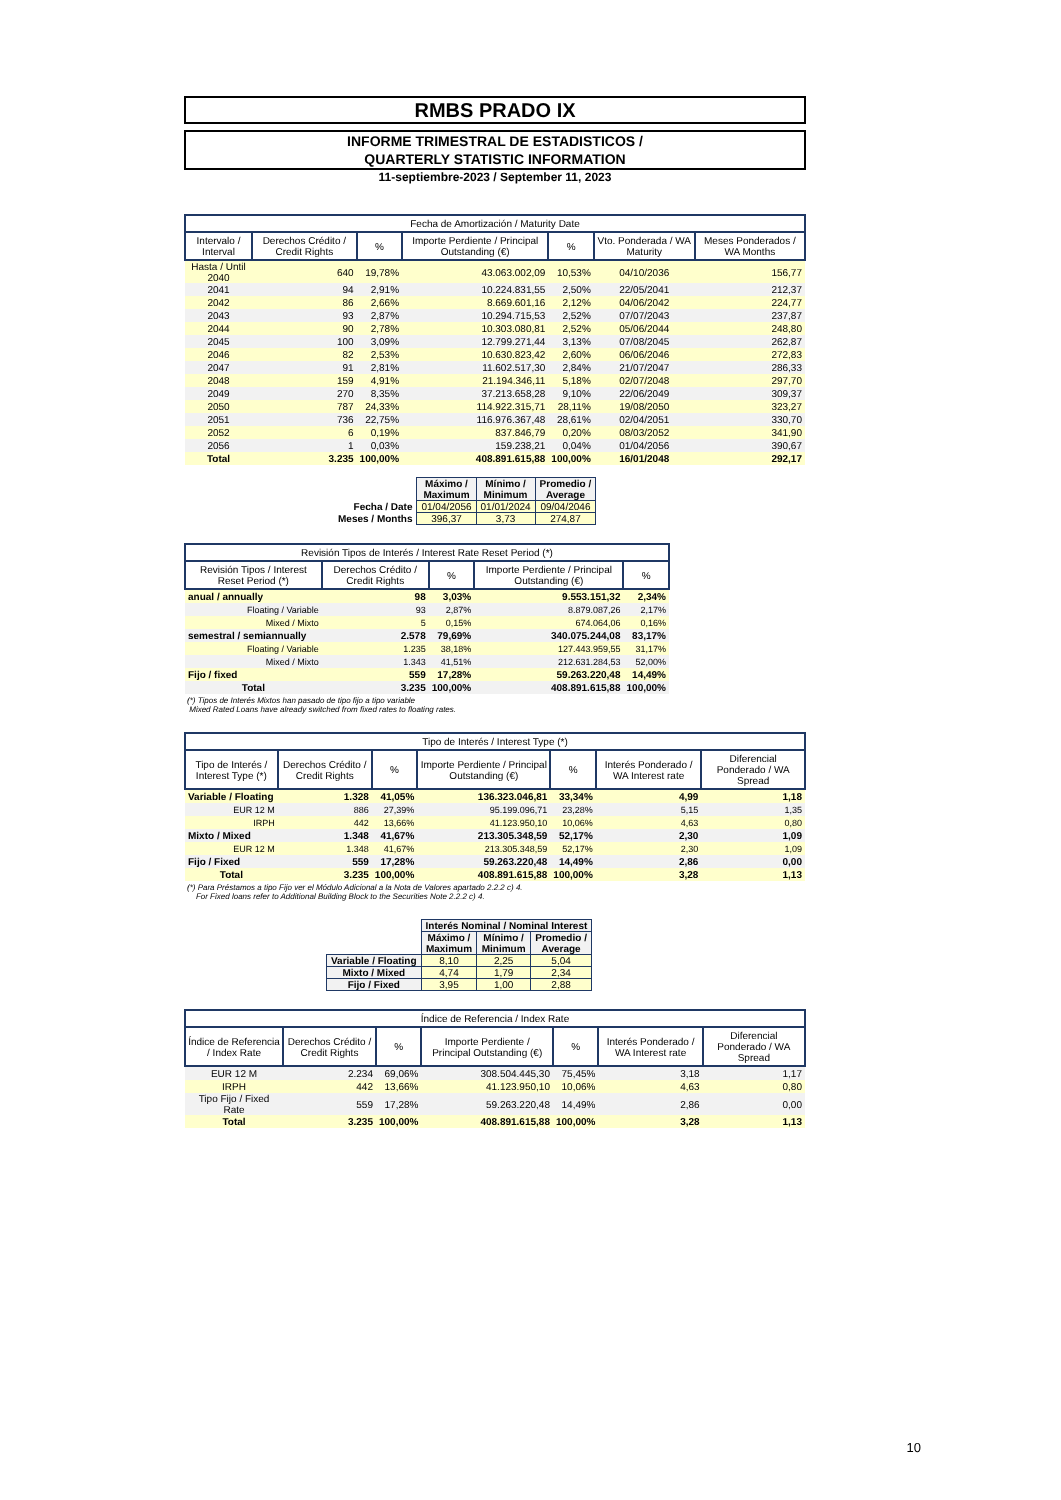RMBS PRADO IX
INFORME TRIMESTRAL DE ESTADISTICOS /
QUARTERLY STATISTIC INFORMATION
11-septiembre-2023 / September 11, 2023
| Fecha de Amortización / Maturity Date | | | | | | |
| --- | --- | --- | --- | --- | --- | --- |
| Intervalo / Interval | Derechos Crédito / Credit Rights | % | Importe Perdiente / Principal Outstanding (€) | % | Vto. Ponderada / WA Maturity | Meses Ponderados / WA Months |
| Hasta / Until 2040 | 640 | 19,78% | 43.063.002,09 | 10,53% | 04/10/2036 | 156,77 |
| 2041 | 94 | 2,91% | 10.224.831,55 | 2,50% | 22/05/2041 | 212,37 |
| 2042 | 86 | 2,66% | 8.669.601,16 | 2,12% | 04/06/2042 | 224,77 |
| 2043 | 93 | 2,87% | 10.294.715,53 | 2,52% | 07/07/2043 | 237,87 |
| 2044 | 90 | 2,78% | 10.303.080,81 | 2,52% | 05/06/2044 | 248,80 |
| 2045 | 100 | 3,09% | 12.799.271,44 | 3,13% | 07/08/2045 | 262,87 |
| 2046 | 82 | 2,53% | 10.630.823,42 | 2,60% | 06/06/2046 | 272,83 |
| 2047 | 91 | 2,81% | 11.602.517,30 | 2,84% | 21/07/2047 | 286,33 |
| 2048 | 159 | 4,91% | 21.194.346,11 | 5,18% | 02/07/2048 | 297,70 |
| 2049 | 270 | 8,35% | 37.213.658,28 | 9,10% | 22/06/2049 | 309,37 |
| 2050 | 787 | 24,33% | 114.922.315,71 | 28,11% | 19/08/2050 | 323,27 |
| 2051 | 736 | 22,75% | 116.976.367,48 | 28,61% | 02/04/2051 | 330,70 |
| 2052 | 6 | 0,19% | 837.846,79 | 0,20% | 08/03/2052 | 341,90 |
| 2056 | 1 | 0,03% | 159.238,21 | 0,04% | 01/04/2056 | 390,67 |
| Total | 3.235 | 100,00% | 408.891.615,88 | 100,00% | 16/01/2048 | 292,17 |
| | Máximo / Maximum | Mínimo / Minimum | Promedio / Average |
| Fecha / Date | 01/04/2056 | 01/01/2024 | 09/04/2046 |
| Meses / Months | 396,37 | 3,73 | 274,87 |
| Revisión Tipos de Interés / Interest Rate Reset Period (*) | | | | |
| --- | --- | --- | --- | --- |
| Revisión Tipos / Interest Reset Period (*) | Derechos Crédito / Credit Rights | % | Importe Perdiente / Principal Outstanding (€) | % |
| anual / annually | 98 | 3,03% | 9.553.151,32 | 2,34% |
| Floating / Variable | 93 | 2,87% | 8.879.087,26 | 2,17% |
| Mixed / Mixto | 5 | 0,15% | 674.064,06 | 0,16% |
| semestral / semiannually | 2.578 | 79,69% | 340.075.244,08 | 83,17% |
| Floating / Variable | 1.235 | 38,18% | 127.443.959,55 | 31,17% |
| Mixed / Mixto | 1.343 | 41,51% | 212.631.284,53 | 52,00% |
| Fijo / fixed | 559 | 17,28% | 59.263.220,48 | 14,49% |
| Total | 3.235 | 100,00% | 408.891.615,88 | 100,00% |
(*) Tipos de Interés Mixtos han pasado de tipo fijo a tipo variable
Mixed Rated Loans have already switched from fixed rates to floating rates.
| Tipo de Interés / Interest Type (*) | | | | | | |
| --- | --- | --- | --- | --- | --- | --- |
| Tipo de Interés / Interest Type (*) | Derechos Crédito / Credit Rights | % | Importe Perdiente / Principal Outstanding (€) | % | Interés Ponderado / WA Interest rate | Diferencial Ponderado / WA Spread |
| Variable / Floating | 1.328 | 41,05% | 136.323.046,81 | 33,34% | 4,99 | 1,18 |
| EUR 12 M | 886 | 27,39% | 95.199.096,71 | 23,28% | 5,15 | 1,35 |
| IRPH | 442 | 13,66% | 41.123.950,10 | 10,06% | 4,63 | 0,80 |
| Mixto / Mixed | 1.348 | 41,67% | 213.305.348,59 | 52,17% | 2,30 | 1,09 |
| EUR 12 M | 1.348 | 41,67% | 213.305.348,59 | 52,17% | 2,30 | 1,09 |
| Fijo / Fixed | 559 | 17,28% | 59.263.220,48 | 14,49% | 2,86 | 0,00 |
| Total | 3.235 | 100,00% | 408.891.615,88 | 100,00% | 3,28 | 1,13 |
(*) Para Préstamos a tipo Fijo ver el Módulo Adicional a la Nota de Valores apartado 2.2.2 c) 4.
For Fixed loans refer to Additional Building Block to the Securities Note 2.2.2 c) 4.
| | Interés Nominal / Nominal Interest | | |
| | Máximo / Maximum | Mínimo / Minimum | Promedio / Average |
| Variable / Floating | 8,10 | 2,25 | 5,04 |
| Mixto / Mixed | 4,74 | 1,79 | 2,34 |
| Fijo / Fixed | 3,95 | 1,00 | 2,88 |
| Índice de Referencia / Index Rate | | | | | | |
| --- | --- | --- | --- | --- | --- | --- |
| Índice de Referencia / Index Rate | Derechos Crédito / Credit Rights | % | Importe Perdiente / Principal Outstanding (€) | % | Interés Ponderado / WA Interest rate | Diferencial Ponderado / WA Spread |
| EUR 12 M | 2.234 | 69,06% | 308.504.445,30 | 75,45% | 3,18 | 1,17 |
| IRPH | 442 | 13,66% | 41.123.950,10 | 10,06% | 4,63 | 0,80 |
| Tipo Fijo / Fixed Rate | 559 | 17,28% | 59.263.220,48 | 14,49% | 2,86 | 0,00 |
| Total | 3.235 | 100,00% | 408.891.615,88 | 100,00% | 3,28 | 1,13 |
10